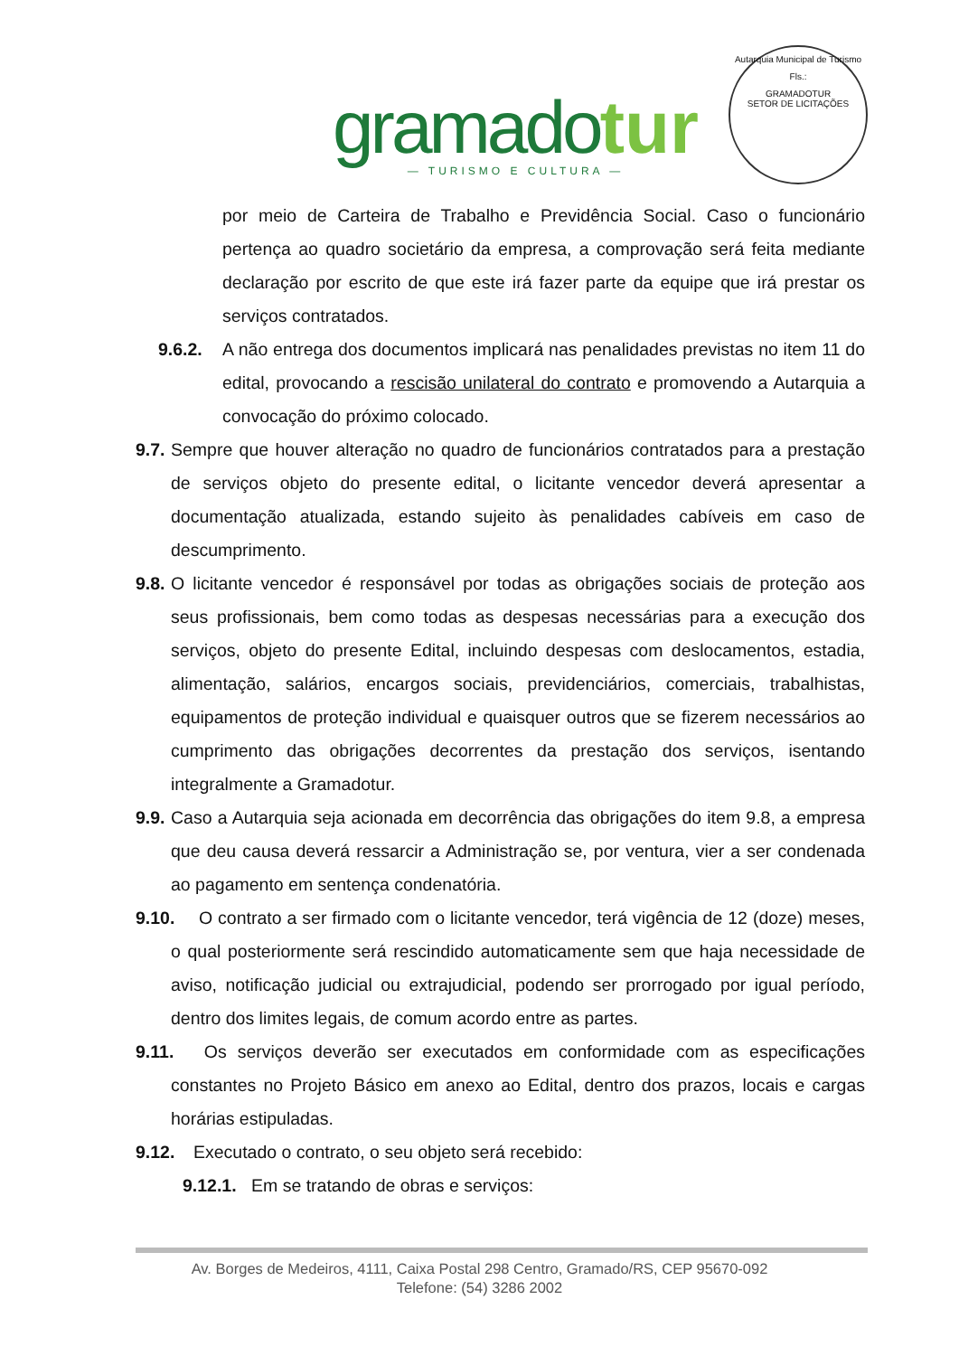gramado tur
— TURISMO E CULTURA —
Autarquia Municipal de Turismo
Fls.:
GRAMADOTUR
SETOR DE LICITAÇÕES
por meio de Carteira de Trabalho e Previdência Social. Caso o funcionário pertença ao quadro societário da empresa, a comprovação será feita mediante declaração por escrito de que este irá fazer parte da equipe que irá prestar os serviços contratados.
9.6.2. A não entrega dos documentos implicará nas penalidades previstas no item 11 do edital, provocando a rescisão unilateral do contrato e promovendo a Autarquia a convocação do próximo colocado.
9.7. Sempre que houver alteração no quadro de funcionários contratados para a prestação de serviços objeto do presente edital, o licitante vencedor deverá apresentar a documentação atualizada, estando sujeito às penalidades cabíveis em caso de descumprimento.
9.8. O licitante vencedor é responsável por todas as obrigações sociais de proteção aos seus profissionais, bem como todas as despesas necessárias para a execução dos serviços, objeto do presente Edital, incluindo despesas com deslocamentos, estadia, alimentação, salários, encargos sociais, previdenciários, comerciais, trabalhistas, equipamentos de proteção individual e quaisquer outros que se fizerem necessários ao cumprimento das obrigações decorrentes da prestação dos serviços, isentando integralmente a Gramadotur.
9.9. Caso a Autarquia seja acionada em decorrência das obrigações do item 9.8, a empresa que deu causa deverá ressarcir a Administração se, por ventura, vier a ser condenada ao pagamento em sentença condenatória.
9.10. O contrato a ser firmado com o licitante vencedor, terá vigência de 12 (doze) meses, o qual posteriormente será rescindido automaticamente sem que haja necessidade de aviso, notificação judicial ou extrajudicial, podendo ser prorrogado por igual período, dentro dos limites legais, de comum acordo entre as partes.
9.11. Os serviços deverão ser executados em conformidade com as especificações constantes no Projeto Básico em anexo ao Edital, dentro dos prazos, locais e cargas horárias estipuladas.
9.12. Executado o contrato, o seu objeto será recebido:
9.12.1. Em se tratando de obras e serviços:
Av. Borges de Medeiros, 4111, Caixa Postal 298 Centro, Gramado/RS, CEP 95670-092
Telefone: (54) 3286 2002